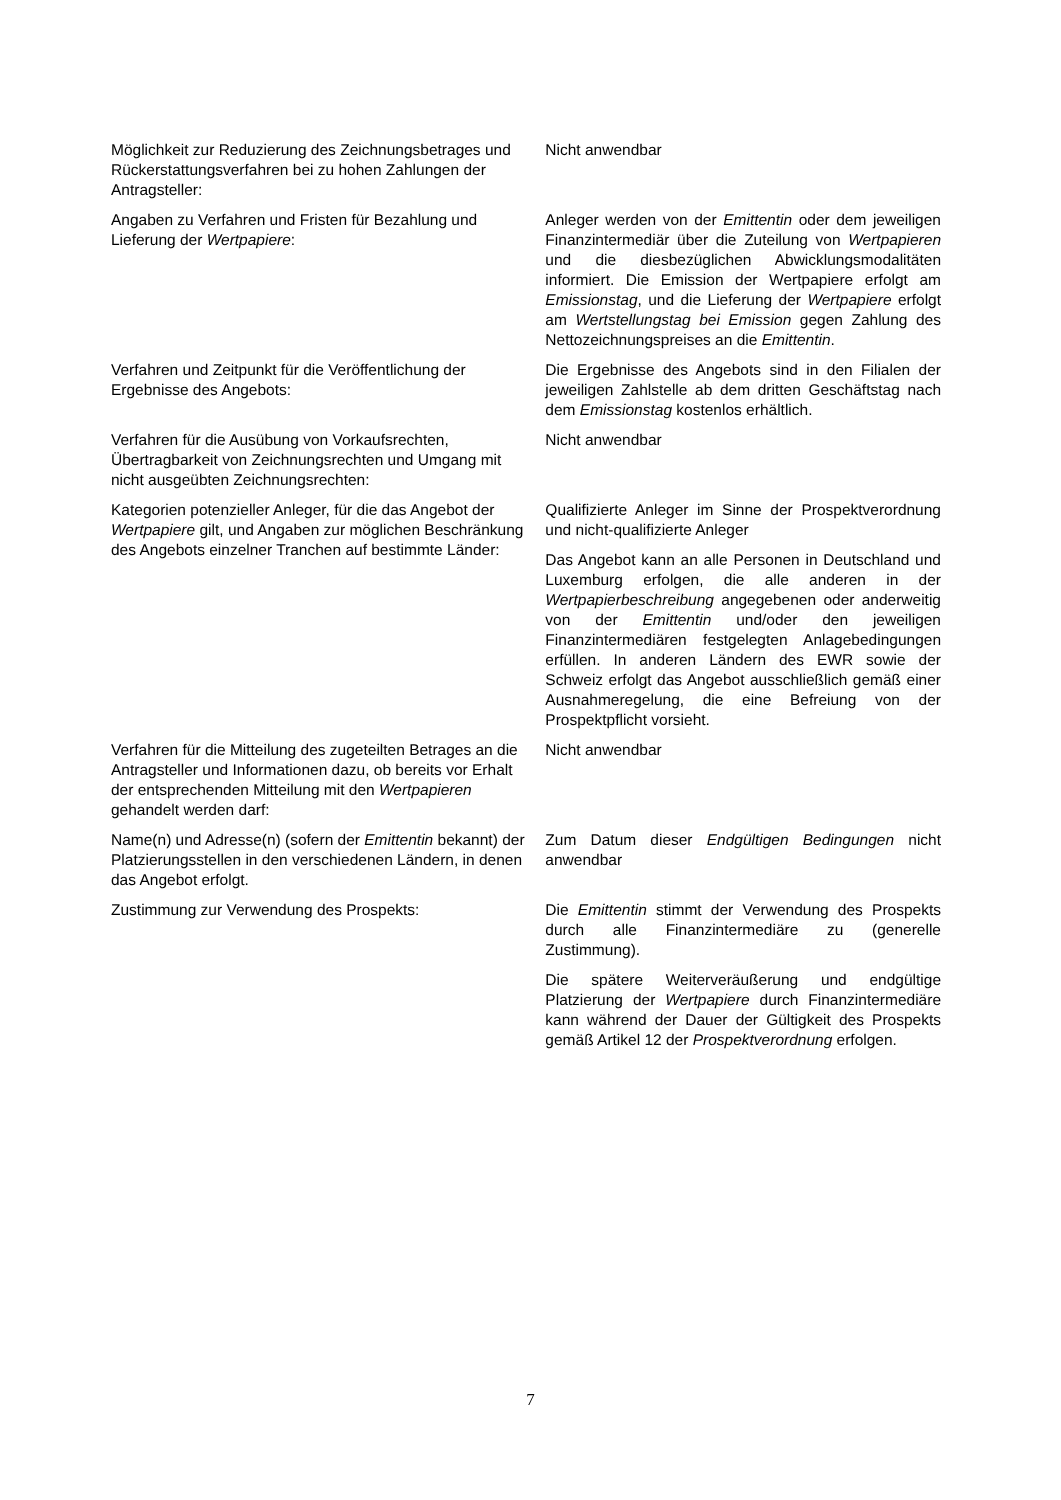Möglichkeit zur Reduzierung des Zeichnungsbetrages und Rückerstattungsverfahren bei zu hohen Zahlungen der Antragsteller:
Nicht anwendbar
Angaben zu Verfahren und Fristen für Bezahlung und Lieferung der Wertpapiere:
Anleger werden von der Emittentin oder dem jeweiligen Finanzintermediär über die Zuteilung von Wertpapieren und die diesbezüglichen Abwicklungsmodalitäten informiert. Die Emission der Wertpapiere erfolgt am Emissionstag, und die Lieferung der Wertpapiere erfolgt am Wertstellungstag bei Emission gegen Zahlung des Nettozeichnungspreises an die Emittentin.
Verfahren und Zeitpunkt für die Veröffentlichung der Ergebnisse des Angebots:
Die Ergebnisse des Angebots sind in den Filialen der jeweiligen Zahlstelle ab dem dritten Geschäftstag nach dem Emissionstag kostenlos erhältlich.
Verfahren für die Ausübung von Vorkaufsrechten, Übertragbarkeit von Zeichnungsrechten und Umgang mit nicht ausgeübten Zeichnungsrechten:
Nicht anwendbar
Kategorien potenzieller Anleger, für die das Angebot der Wertpapiere gilt, und Angaben zur möglichen Beschränkung des Angebots einzelner Tranchen auf bestimmte Länder:
Qualifizierte Anleger im Sinne der Prospektverordnung und nicht-qualifizierte Anleger
Das Angebot kann an alle Personen in Deutschland und Luxemburg erfolgen, die alle anderen in der Wertpapierbeschreibung angegebenen oder anderweitig von der Emittentin und/oder den jeweiligen Finanzintermediären festgelegten Anlagebedingungen erfüllen. In anderen Ländern des EWR sowie der Schweiz erfolgt das Angebot ausschließlich gemäß einer Ausnahmeregelung, die eine Befreiung von der Prospektpflicht vorsieht.
Verfahren für die Mitteilung des zugeteilten Betrages an die Antragsteller und Informationen dazu, ob bereits vor Erhalt der entsprechenden Mitteilung mit den Wertpapieren gehandelt werden darf:
Nicht anwendbar
Name(n) und Adresse(n) (sofern der Emittentin bekannt) der Platzierungsstellen in den verschiedenen Ländern, in denen das Angebot erfolgt.
Zum Datum dieser Endgültigen Bedingungen nicht anwendbar
Zustimmung zur Verwendung des Prospekts: Die Emittentin stimmt der Verwendung des Prospekts durch alle Finanzintermediäre zu (generelle Zustimmung).
Die spätere Weiterveräußerung und endgültige Platzierung der Wertpapiere durch Finanzintermediäre kann während der Dauer der Gültigkeit des Prospekts gemäß Artikel 12 der Prospektverordnung erfolgen.
7